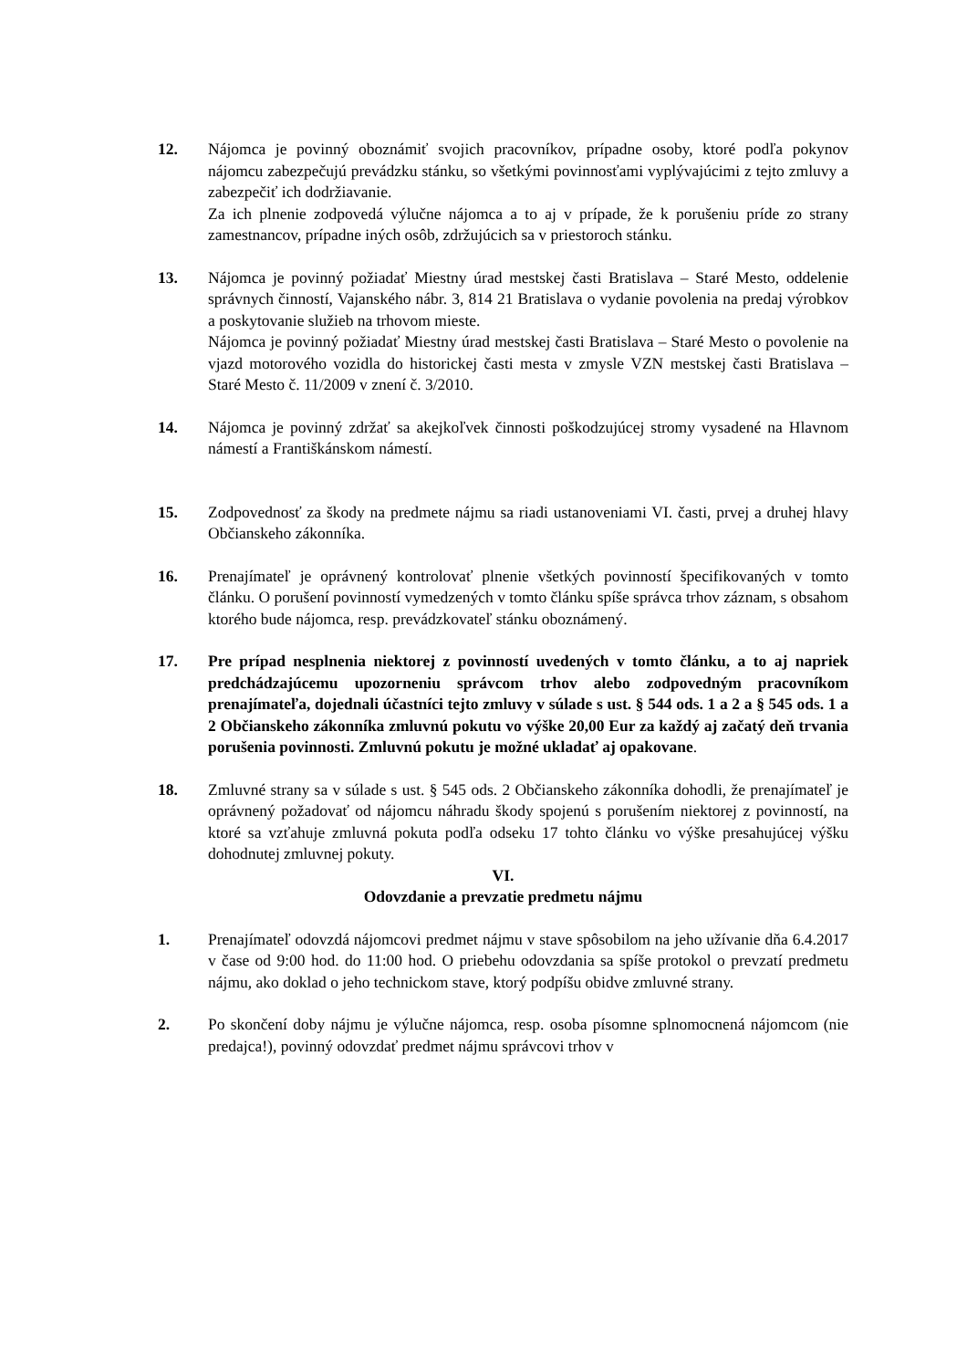12. Nájomca je povinný oboznámiť svojich pracovníkov, prípadne osoby, ktoré podľa pokynov nájomcu zabezpečujú prevádzku stánku, so všetkými povinnosťami vyplývajúcimi z tejto zmluvy a zabezpečiť ich dodržiavanie.
Za ich plnenie zodpovedá výlučne nájomca a to aj v prípade, že k porušeniu príde zo strany zamestnancov, prípadne iných osôb, zdržujúcich sa v priestoroch stánku.
13. Nájomca je povinný požiadať Miestny úrad mestskej časti Bratislava – Staré Mesto, oddelenie správnych činností, Vajanského nábr. 3, 814 21 Bratislava o vydanie povolenia na predaj výrobkov a poskytovanie služieb na trhovom mieste.
Nájomca je povinný požiadať Miestny úrad mestskej časti Bratislava – Staré Mesto o povolenie na vjazd motorového vozidla do historickej časti mesta v zmysle VZN mestskej časti Bratislava – Staré Mesto č. 11/2009 v znení č. 3/2010.
14. Nájomca je povinný zdržať sa akejkoľvek činnosti poškodzujúcej stromy vysadené na Hlavnom námestí a Františkánskom námestí.
15. Zodpovednosť za škody na predmete nájmu sa riadi ustanoveniami VI. časti, prvej a druhej hlavy Občianskeho zákonníka.
16. Prenajímateľ je oprávnený kontrolovať plnenie všetkých povinností špecifikovaných v tomto článku. O porušení povinností vymedzených v tomto článku spíše správca trhov záznam, s obsahom ktorého bude nájomca, resp. prevádzkovateľ stánku oboznámený.
17. Pre prípad nesplnenia niektorej z povinností uvedených v tomto článku, a to aj napriek predchádzajúcemu upozorneniu správcom trhov alebo zodpovedným pracovníkom prenajímateľa, dojednali účastníci tejto zmluvy v súlade s ust. § 544 ods. 1 a 2 a § 545 ods. 1 a 2 Občianskeho zákonníka zmluvnú pokutu vo výške 20,00 Eur za každý aj začatý deň trvania porušenia povinnosti. Zmluvnú pokutu je možné ukladať aj opakovane.
18. Zmluvné strany sa v súlade s ust. § 545 ods. 2 Občianskeho zákonníka dohodli, že prenajímateľ je oprávnený požadovať od nájomcu náhradu škody spojenú s porušením niektorej z povinností, na ktoré sa vzťahuje zmluvná pokuta podľa odseku 17 tohto článku vo výške presahujúcej výšku dohodnutej zmluvnej pokuty.
VI.
Odovzdanie a prevzatie predmetu nájmu
1. Prenajímateľ odovzdá nájomcovi predmet nájmu v stave spôsobilom na jeho užívanie dňa 6.4.2017 v čase od 9:00 hod. do 11:00 hod. O priebehu odovzdania sa spíše protokol o prevzatí predmetu nájmu, ako doklad o jeho technickom stave, ktorý podpíšu obidve zmluvné strany.
2. Po skončení doby nájmu je výlučne nájomca, resp. osoba písomne splnomocnená nájomcom (nie predajca!), povinný odovzdať predmet nájmu správcovi trhov v